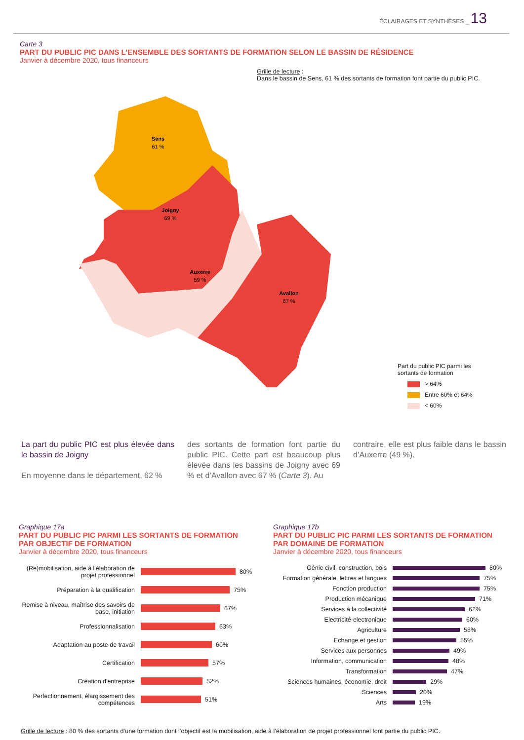ÉCLAIRAGES ET SYNTHÈSES _ 13
Carte 3
PART DU PUBLIC PIC DANS L’ENSEMBLE DES SORTANTS DE FORMATION SELON LE BASSIN DE RÉSIDENCE
Janvier à décembre 2020, tous financeurs
Grille de lecture :
Dans le bassin de Sens, 61 % des sortants de formation font partie du public PIC.
Sens
61 %
Joigny
69 %
Auxerre
59 %
Avallon
67 %
Part du public PIC parmi les
sortants de formation
> 64%
Entre 60% et 64%
< 60%
La part du public PIC est plus élevée dans le bassin de Joigny
En moyenne dans le département, 62 %
des sortants de formation font partie du public PIC. Cette part est beaucoup plus élevée dans les bassins de Joigny avec 69 % et d’Avallon avec 67 % (Carte 3). Au
contraire, elle est plus faible dans le bassin d’Auxerre (49 %).
Graphique 17a
PART DU PUBLIC PIC PARMI LES SORTANTS DE FORMATION PAR OBJECTIF DE FORMATION
Janvier à décembre 2020, tous financeurs
(Re)mobilisation, aide à l'élaboration de projet professionnel
80%
Préparation à la qualification
75%
Remise à niveau, maîtrise des savoirs de base, initiation
67%
Professionnalisation
63%
Adaptation au poste de travail
60%
Certification
57%
Création d'entreprise
52%
Perfectionnement, élargissement des compétences
51%
Graphique 17b
PART DU PUBLIC PIC PARMI LES SORTANTS DE FORMATION PAR DOMAINE DE FORMATION
Janvier à décembre 2020, tous financeurs
Génie civil, construction, bois
80%
Formation générale, lettres et langues
75%
Fonction production
75%
Production mécanique
71%
Services à la collectivité
62%
Electricité-electronique
60%
Agriculture
58%
Echange et gestion
55%
Services aux personnes
49%
Information, communication
48%
Transformation
47%
Sciences humaines, économie, droit
29%
Sciences
20%
Arts
19%
Grille de lecture : 80 % des sortants d’une formation dont l’objectif est la mobilisation, aide à l’élaboration de projet professionnel font partie du public PIC.